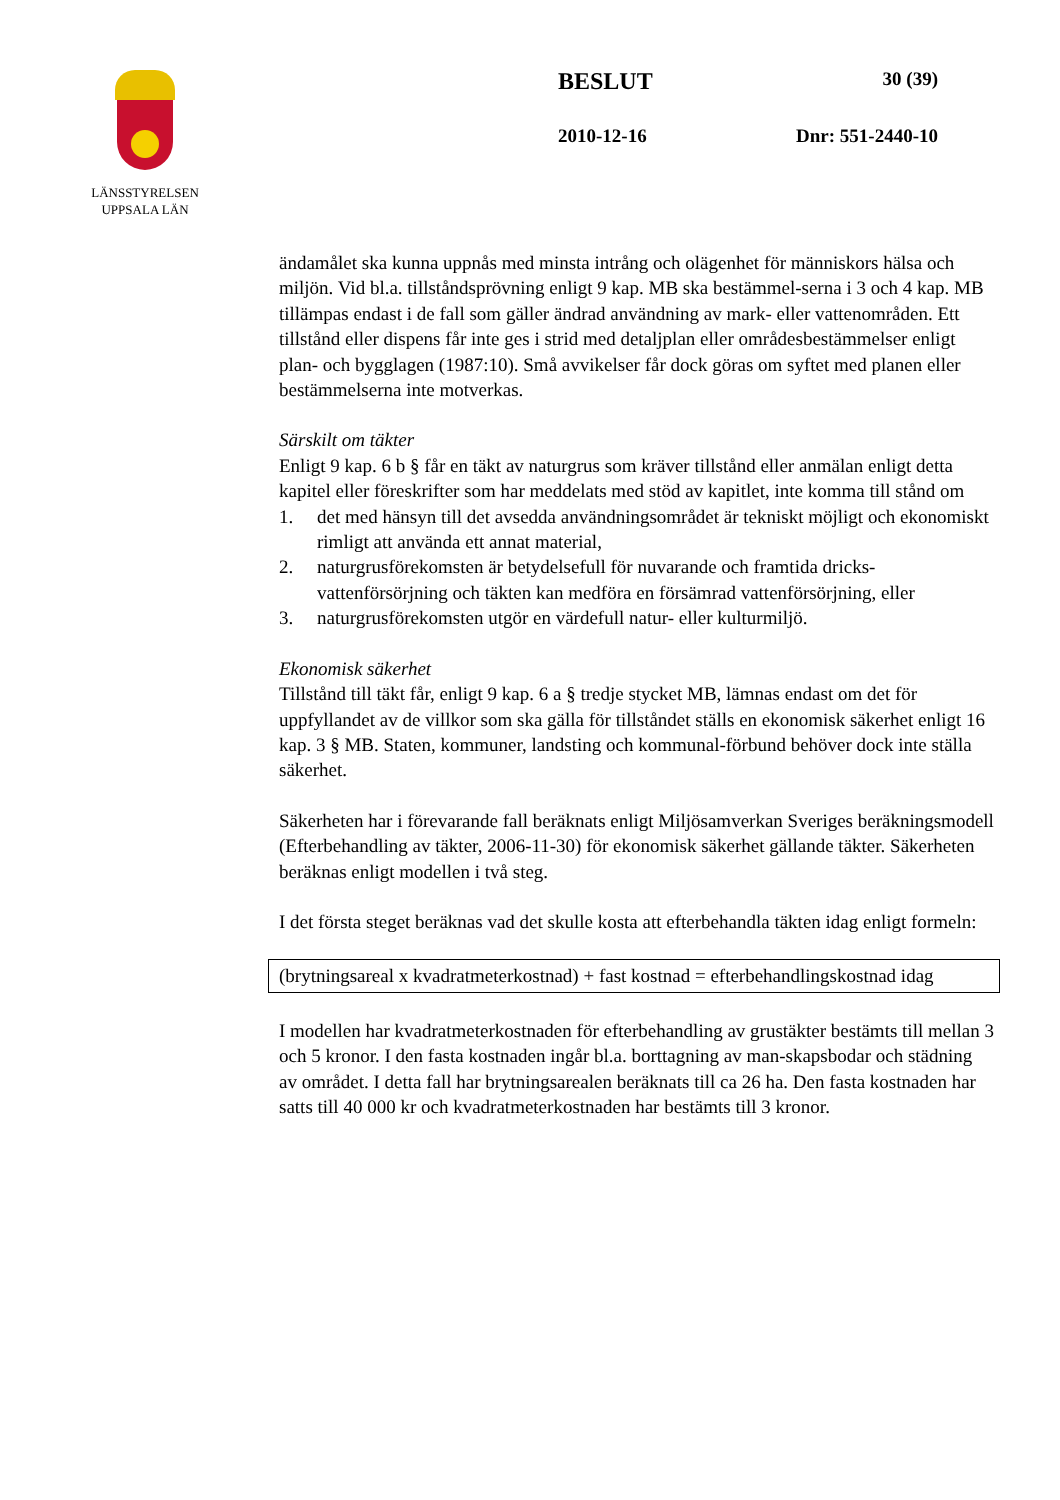LÄNSSTYRELSEN
UPPSALA LÄN
BESLUT 30 (39)
2010-12-16 Dnr: 551-2440-10
ändamålet ska kunna uppnås med minsta intrång och olägenhet för människors hälsa och miljön. Vid bl.a. tillståndsprövning enligt 9 kap. MB ska bestämmel-serna i 3 och 4 kap. MB tillämpas endast i de fall som gäller ändrad användning av mark- eller vattenområden. Ett tillstånd eller dispens får inte ges i strid med detaljplan eller områdesbestämmelser enligt plan- och bygglagen (1987:10). Små avvikelser får dock göras om syftet med planen eller bestämmelserna inte motverkas.
Särskilt om täkter
Enligt 9 kap. 6 b § får en täkt av naturgrus som kräver tillstånd eller anmälan enligt detta kapitel eller föreskrifter som har meddelats med stöd av kapitlet, inte komma till stånd om
1. det med hänsyn till det avsedda användningsområdet är tekniskt möjligt och ekonomiskt rimligt att använda ett annat material,
2. naturgrusförekomsten är betydelsefull för nuvarande och framtida dricks-vattenförsörjning och täkten kan medföra en försämrad vattenförsörjning, eller
3. naturgrusförekomsten utgör en värdefull natur- eller kulturmiljö.
Ekonomisk säkerhet
Tillstånd till täkt får, enligt 9 kap. 6 a § tredje stycket MB, lämnas endast om det för uppfyllandet av de villkor som ska gälla för tillståndet ställs en ekonomisk säkerhet enligt 16 kap. 3 § MB. Staten, kommuner, landsting och kommunal-förbund behöver dock inte ställa säkerhet.
Säkerheten har i förevarande fall beräknats enligt Miljösamverkan Sveriges beräkningsmodell (Efterbehandling av täkter, 2006-11-30) för ekonomisk säkerhet gällande täkter. Säkerheten beräknas enligt modellen i två steg.
I det första steget beräknas vad det skulle kosta att efterbehandla täkten idag enligt formeln:
(brytningsareal x kvadratmeterkostnad) + fast kostnad = efterbehandlingskostnad idag
I modellen har kvadratmeterkostnaden för efterbehandling av grustäkter bestämts till mellan 3 och 5 kronor. I den fasta kostnaden ingår bl.a. borttagning av man-skapsbodar och städning av området. I detta fall har brytningsarealen beräknats till ca 26 ha. Den fasta kostnaden har satts till 40 000 kr och kvadratmeterkostnaden har bestämts till 3 kronor.